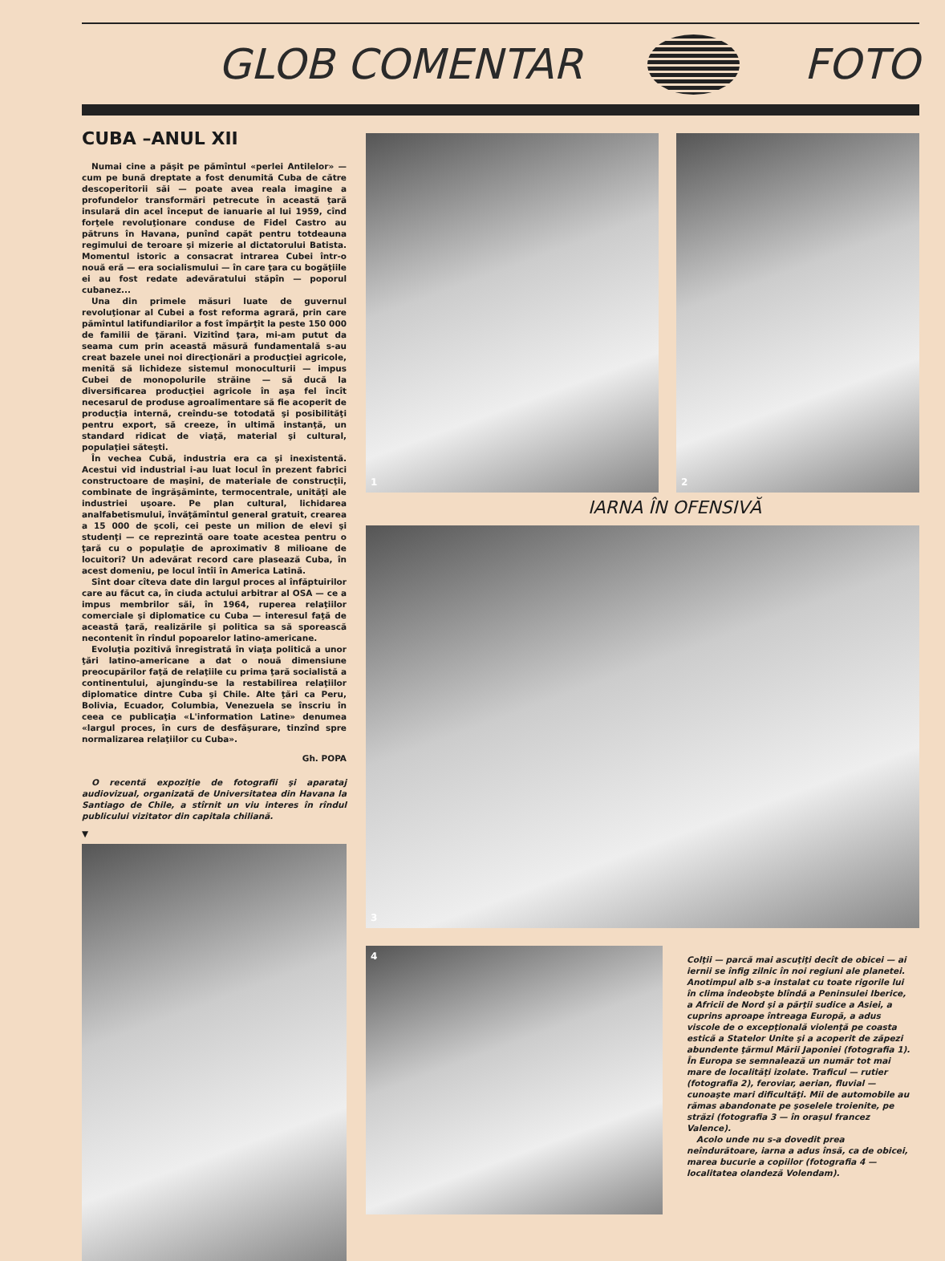GLOB COMENTAR FOTO
CUBA –ANUL XII
Numai cine a păşit pe pămîntul «perlei Antilelor» — cum pe bună dreptate a fost denumită Cuba de către descoperitorii săi — poate avea reala imagine a profundelor transformări petrecute în această ţară insulară din acel început de ianuarie al lui 1959, cînd forţele revoluţionare conduse de Fidel Castro au pătruns în Havana, punînd capăt pentru totdeauna regimului de teroare şi mizerie al dictatorului Batista. Momentul istoric a consacrat intrarea Cubei într-o nouă eră — era socialismului — în care ţara cu bogăţiile ei au fost redate adevăratului stăpîn — poporul cubanez...
Una din primele măsuri luate de guvernul revoluţionar al Cubei a fost reforma agrară, prin care pămîntul latifundiarilor a fost împărţit la peste 150 000 de familii de ţărani. Vizitînd ţara, mi-am putut da seama cum prin această măsură fundamentală s-au creat bazele unei noi direcţionări a producţiei agricole, menită să lichideze sistemul monoculturii — impus Cubei de monopolurile străine — să ducă la diversificarea producţiei agricole în aşa fel încît necesarul de produse agroalimentare să fie acoperit de producţia internă, creîndu-se totodată şi posibilităţi pentru export, să creeze, în ultimă instanţă, un standard ridicat de viaţă, material şi cultural, populaţiei săteşti.
În vechea Cubă, industria era ca şi inexistentă. Acestui vid industrial i-au luat locul în prezent fabrici constructoare de maşini, de materiale de construcţii, combinate de îngrăşăminte, termocentrale, unităţi ale industriei uşoare. Pe plan cultural, lichidarea analfabetismului, învăţămîntul general gratuit, crearea a 15 000 de şcoli, cei peste un milion de elevi şi studenţi — ce reprezintă oare toate acestea pentru o ţară cu o populaţie de aproximativ 8 milioane de locuitori? Un adevărat record care plasează Cuba, în acest domeniu, pe locul întîi în America Latină.
Sînt doar cîteva date din largul proces al înfăptuirilor care au făcut ca, în ciuda actului arbitrar al OSA — ce a impus membrilor săi, în 1964, ruperea relaţiilor comerciale şi diplomatice cu Cuba — interesul faţă de această ţară, realizările şi politica sa să sporească necontenit în rîndul popoarelor latino-americane.
Evoluţia pozitivă înregistrată în viaţa politică a unor ţări latino-americane a dat o nouă dimensiune preocupărilor faţă de relaţiile cu prima ţară socialistă a continentului, ajungîndu-se la restabilirea relaţiilor diplomatice dintre Cuba şi Chile. Alte ţări ca Peru, Bolivia, Ecuador, Columbia, Venezuela se înscriu în ceea ce publicaţia «L'information Latine» denumea «largul proces, în curs de desfăşurare, tinzînd spre normalizarea relaţiilor cu Cuba».
Gh. POPA
O recentă expoziţie de fotografii şi aparataj audiovizual, organizată de Universitatea din Havana la Santiago de Chile, a stîrnit un viu interes în rîndul publicului vizitator din capitala chiliană.
▼
1 2
IARNA ÎN OFENSIVĂ
3
4
Colţii — parcă mai ascuţiţi decît de obicei — ai iernii se înfig zilnic în noi regiuni ale planetei. Anotimpul alb s-a instalat cu toate rigorile lui în clima îndeobşte blîndă a Peninsulei Iberice, a Africii de Nord şi a părţii sudice a Asiei, a cuprins aproape întreaga Europă, a adus viscole de o excepţională violenţă pe coasta estică a Statelor Unite şi a acoperit de zăpezi abundente ţărmul Mării Japoniei (fotografia 1). În Europa se semnalează un număr tot mai mare de localităţi izolate. Traficul — rutier (fotografia 2), feroviar, aerian, fluvial — cunoaşte mari dificultăţi. Mii de automobile au rămas abandonate pe şoselele troienite, pe străzi (fotografia 3 — în oraşul francez Valence).
Acolo unde nu s-a dovedit prea neîndurătoare, iarna a adus însă, ca de obicei, marea bucurie a copiilor (fotografia 4 — localitatea olandeză Volendam).